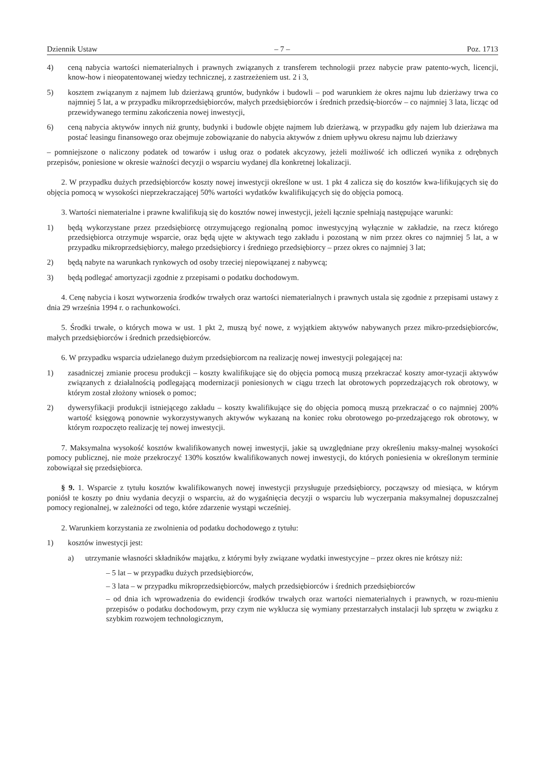Dziennik Ustaw – 7 – Poz. 1713
4) ceną nabycia wartości niematerialnych i prawnych związanych z transferem technologii przez nabycie praw patento-wych, licencji, know-how i nieopatentowanej wiedzy technicznej, z zastrzeżeniem ust. 2 i 3,
5) kosztem związanym z najmem lub dzierżawą gruntów, budynków i budowli – pod warunkiem że okres najmu lub dzierżawy trwa co najmniej 5 lat, a w przypadku mikroprzedsiębiorców, małych przedsiębiorców i średnich przedsię-biorców – co najmniej 3 lata, licząc od przewidywanego terminu zakończenia nowej inwestycji,
6) ceną nabycia aktywów innych niż grunty, budynki i budowle objęte najmem lub dzierżawą, w przypadku gdy najem lub dzierżawa ma postać leasingu finansowego oraz obejmuje zobowiązanie do nabycia aktywów z dniem upływu okresu najmu lub dzierżawy
– pomniejszone o naliczony podatek od towarów i usług oraz o podatek akcyzowy, jeżeli możliwość ich odliczeń wynika z odrębnych przepisów, poniesione w okresie ważności decyzji o wsparciu wydanej dla konkretnej lokalizacji.
2. W przypadku dużych przedsiębiorców koszty nowej inwestycji określone w ust. 1 pkt 4 zalicza się do kosztów kwa-lifikujących się do objęcia pomocą w wysokości nieprzekraczającej 50% wartości wydatków kwalifikujących się do objęcia pomocą.
3. Wartości niematerialne i prawne kwalifikują się do kosztów nowej inwestycji, jeżeli łącznie spełniają następujące warunki:
1) będą wykorzystane przez przedsiębiorcę otrzymującego regionalną pomoc inwestycyjną wyłącznie w zakładzie, na rzecz którego przedsiębiorca otrzymuje wsparcie, oraz będą ujęte w aktywach tego zakładu i pozostaną w nim przez okres co najmniej 5 lat, a w przypadku mikroprzedsiębiorcy, małego przedsiębiorcy i średniego przedsiębiorcy – przez okres co najmniej 3 lat;
2) będą nabyte na warunkach rynkowych od osoby trzeciej niepowiązanej z nabywcą;
3) będą podlegać amortyzacji zgodnie z przepisami o podatku dochodowym.
4. Cenę nabycia i koszt wytworzenia środków trwałych oraz wartości niematerialnych i prawnych ustala się zgodnie z przepisami ustawy z dnia 29 września 1994 r. o rachunkowości.
5. Środki trwałe, o których mowa w ust. 1 pkt 2, muszą być nowe, z wyjątkiem aktywów nabywanych przez mikro-przedsiębiorców, małych przedsiębiorców i średnich przedsiębiorców.
6. W przypadku wsparcia udzielanego dużym przedsiębiorcom na realizację nowej inwestycji polegającej na:
1) zasadniczej zmianie procesu produkcji – koszty kwalifikujące się do objęcia pomocą muszą przekraczać koszty amor-tyzacji aktywów związanych z działalnością podlegającą modernizacji poniesionych w ciągu trzech lat obrotowych poprzedzających rok obrotowy, w którym został złożony wniosek o pomoc;
2) dywersyfikacji produkcji istniejącego zakładu – koszty kwalifikujące się do objęcia pomocą muszą przekraczać o co najmniej 200% wartość księgową ponownie wykorzystywanych aktywów wykazaną na koniec roku obrotowego po-przedzającego rok obrotowy, w którym rozpoczęto realizację tej nowej inwestycji.
7. Maksymalna wysokość kosztów kwalifikowanych nowej inwestycji, jakie są uwzględniane przy określeniu maksy-malnej wysokości pomocy publicznej, nie może przekroczyć 130% kosztów kwalifikowanych nowej inwestycji, do których poniesienia w określonym terminie zobowiązał się przedsiębiorca.
§ 9. 1. Wsparcie z tytułu kosztów kwalifikowanych nowej inwestycji przysługuje przedsiębiorcy, począwszy od miesiąca, w którym poniósł te koszty po dniu wydania decyzji o wsparciu, aż do wygaśnięcia decyzji o wsparciu lub wyczerpania maksymalnej dopuszczalnej pomocy regionalnej, w zależności od tego, które zdarzenie wystąpi wcześniej.
2. Warunkiem korzystania ze zwolnienia od podatku dochodowego z tytułu:
1) kosztów inwestycji jest:
a) utrzymanie własności składników majątku, z którymi były związane wydatki inwestycyjne – przez okres nie krótszy niż:
– 5 lat – w przypadku dużych przedsiębiorców,
– 3 lata – w przypadku mikroprzedsiębiorców, małych przedsiębiorców i średnich przedsiębiorców
– od dnia ich wprowadzenia do ewidencji środków trwałych oraz wartości niematerialnych i prawnych, w rozu-mieniu przepisów o podatku dochodowym, przy czym nie wyklucza się wymiany przestarzałych instalacji lub sprzętu w związku z szybkim rozwojem technologicznym,